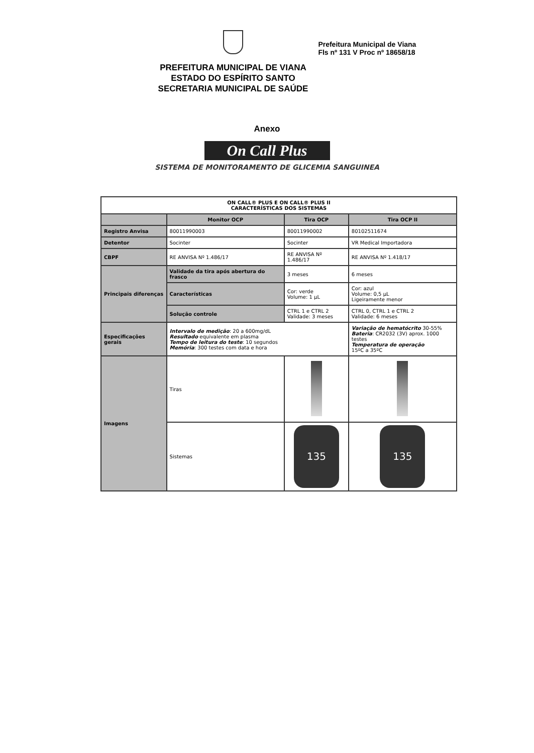PREFEITURA MUNICIPAL DE VIANA
ESTADO DO ESPÍRITO SANTO
SECRETARIA MUNICIPAL DE SAÚDE
Prefeitura Municipal de Viana
Fls nº 131 V Proc nº 18658/18
Anexo
On Call Plus
SISTEMA DE MONITORAMENTO DE GLICEMIA SANGUINEA
| ON CALL® PLUS E ON CALL® PLUS II CARACTERÍSTICAS DOS SISTEMAS | | | |
| --- | --- | --- | --- |
| | Monitor OCP | Tira OCP | Tira OCP II |
| Registro Anvisa | 80011990003 | 80011990002 | 80102511674 |
| Detentor | Socinter | Socinter | VR Medical Importadora |
| CBPF | RE ANVISA Nº 1.486/17 | RE ANVISA Nº 1.486/17 | RE ANVISA Nº 1.418/17 |
| Principais diferenças | Validade da tira após abertura do frasco | 3 meses | 6 meses |
| | Características | Cor: verde Volume: 1 µL | Cor: azul Volume: 0,5 µL Ligeiramente menor |
| | Solução controle | CTRL 1 e CTRL 2 Validade: 3 meses | CTRL 0, CTRL 1 e CTRL 2 Validade: 6 meses |
| Especificações gerais | Intervalo de medição : 20 a 600mg/dL Resultado equivalente em plasma Tempo de leitura do teste : 10 segundos Memória : 300 testes com data e hora | | Variação de hematócrito 30-55% Bateria : CR2032 (3V) aprox. 1000 testes Temperatura de operação 15ºC a 35ºC |
| Imagens | Tiras | | |
| | Sistemas | 135 | 135 |